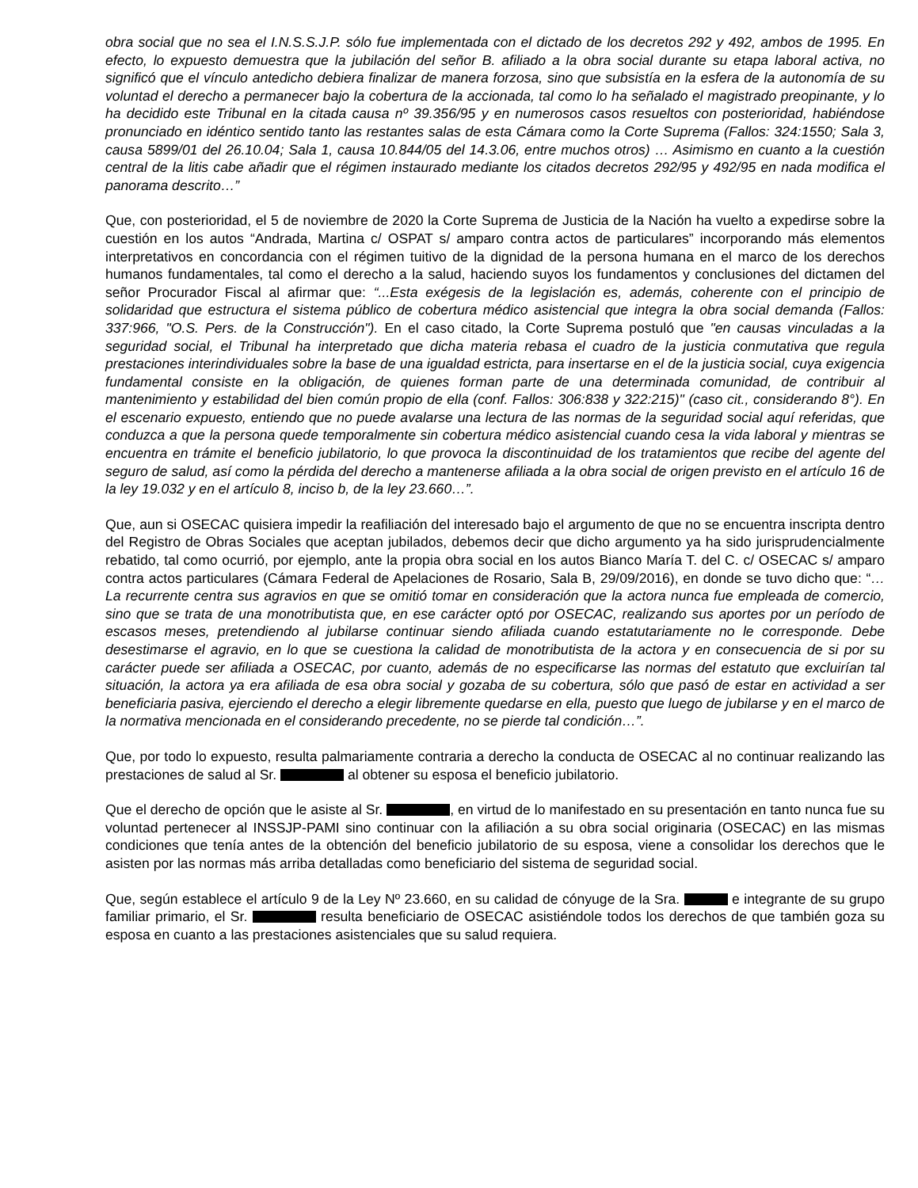obra social que no sea el I.N.S.S.J.P. sólo fue implementada con el dictado de los decretos 292 y 492, ambos de 1995. En efecto, lo expuesto demuestra que la jubilación del señor B. afiliado a la obra social durante su etapa laboral activa, no significó que el vínculo antedicho debiera finalizar de manera forzosa, sino que subsistía en la esfera de la autonomía de su voluntad el derecho a permanecer bajo la cobertura de la accionada, tal como lo ha señalado el magistrado preopinante, y lo ha decidido este Tribunal en la citada causa nº 39.356/95 y en numerosos casos resueltos con posterioridad, habiéndose pronunciado en idéntico sentido tanto las restantes salas de esta Cámara como la Corte Suprema (Fallos: 324:1550; Sala 3, causa 5899/01 del 26.10.04; Sala 1, causa 10.844/05 del 14.3.06, entre muchos otros) … Asimismo en cuanto a la cuestión central de la litis cabe añadir que el régimen instaurado mediante los citados decretos 292/95 y 492/95 en nada modifica el panorama descrito…”
Que, con posterioridad, el 5 de noviembre de 2020 la Corte Suprema de Justicia de la Nación ha vuelto a expedirse sobre la cuestión en los autos “Andrada, Martina c/ OSPAT s/ amparo contra actos de particulares” incorporando más elementos interpretativos en concordancia con el régimen tuitivo de la dignidad de la persona humana en el marco de los derechos humanos fundamentales, tal como el derecho a la salud, haciendo suyos los fundamentos y conclusiones del dictamen del señor Procurador Fiscal al afirmar que: “...Esta exégesis de la legislación es, además, coherente con el principio de solidaridad que estructura el sistema público de cobertura médico asistencial que integra la obra social demanda (Fallos: 337:966, "O.S. Pers. de la Construcción"). En el caso citado, la Corte Suprema postuló que "en causas vinculadas a la seguridad social, el Tribunal ha interpretado que dicha materia rebasa el cuadro de la justicia conmutativa que regula prestaciones interindividuales sobre la base de una igualdad estricta, para insertarse en el de la justicia social, cuya exigencia fundamental consiste en la obligación, de quienes forman parte de una determinada comunidad, de contribuir al mantenimiento y estabilidad del bien común propio de ella (conf. Fallos: 306:838 y 322:215)" (caso cit., considerando 8°). En el escenario expuesto, entiendo que no puede avalarse una lectura de las normas de la seguridad social aquí referidas, que conduzca a que la persona quede temporalmente sin cobertura médico asistencial cuando cesa la vida laboral y mientras se encuentra en trámite el beneficio jubilatorio, lo que provoca la discontinuidad de los tratamientos que recibe del agente del seguro de salud, así como la pérdida del derecho a mantenerse afiliada a la obra social de origen previsto en el artículo 16 de la ley 19.032 y en el artículo 8, inciso b, de la ley 23.660…”.
Que, aun si OSECAC quisiera impedir la reafiliación del interesado bajo el argumento de que no se encuentra inscripta dentro del Registro de Obras Sociales que aceptan jubilados, debemos decir que dicho argumento ya ha sido jurisprudencialmente rebatido, tal como ocurrió, por ejemplo, ante la propia obra social en los autos Bianco María T. del C. c/ OSECAC s/ amparo contra actos particulares (Cámara Federal de Apelaciones de Rosario, Sala B, 29/09/2016), en donde se tuvo dicho que: “…La recurrente centra sus agravios en que se omitió tomar en consideración que la actora nunca fue empleada de comercio, sino que se trata de una monotributista que, en ese carácter optó por OSECAC, realizando sus aportes por un período de escasos meses, pretendiendo al jubilarse continuar siendo afiliada cuando estatutariamente no le corresponde. Debe desestimarse el agravio, en lo que se cuestiona la calidad de monotributista de la actora y en consecuencia de si por su carácter puede ser afiliada a OSECAC, por cuanto, además de no especificarse las normas del estatuto que excluirían tal situación, la actora ya era afiliada de esa obra social y gozaba de su cobertura, sólo que pasó de estar en actividad a ser beneficiaria pasiva, ejerciendo el derecho a elegir libremente quedarse en ella, puesto que luego de jubilarse y en el marco de la normativa mencionada en el considerando precedente, no se pierde tal condición…”.
Que, por todo lo expuesto, resulta palmariamente contraria a derecho la conducta de OSECAC al no continuar realizando las prestaciones de salud al Sr. al obtener su esposa el beneficio jubilatorio.
Que el derecho de opción que le asiste al Sr. , en virtud de lo manifestado en su presentación en tanto nunca fue su voluntad pertenecer al INSSJP-PAMI sino continuar con la afiliación a su obra social originaria (OSECAC) en las mismas condiciones que tenía antes de la obtención del beneficio jubilatorio de su esposa, viene a consolidar los derechos que le asisten por las normas más arriba detalladas como beneficiario del sistema de seguridad social.
Que, según establece el artículo 9 de la Ley Nº 23.660, en su calidad de cónyuge de la Sra. e integrante de su grupo familiar primario, el Sr. resulta beneficiario de OSECAC asistiéndole todos los derechos de que también goza su esposa en cuanto a las prestaciones asistenciales que su salud requiera.